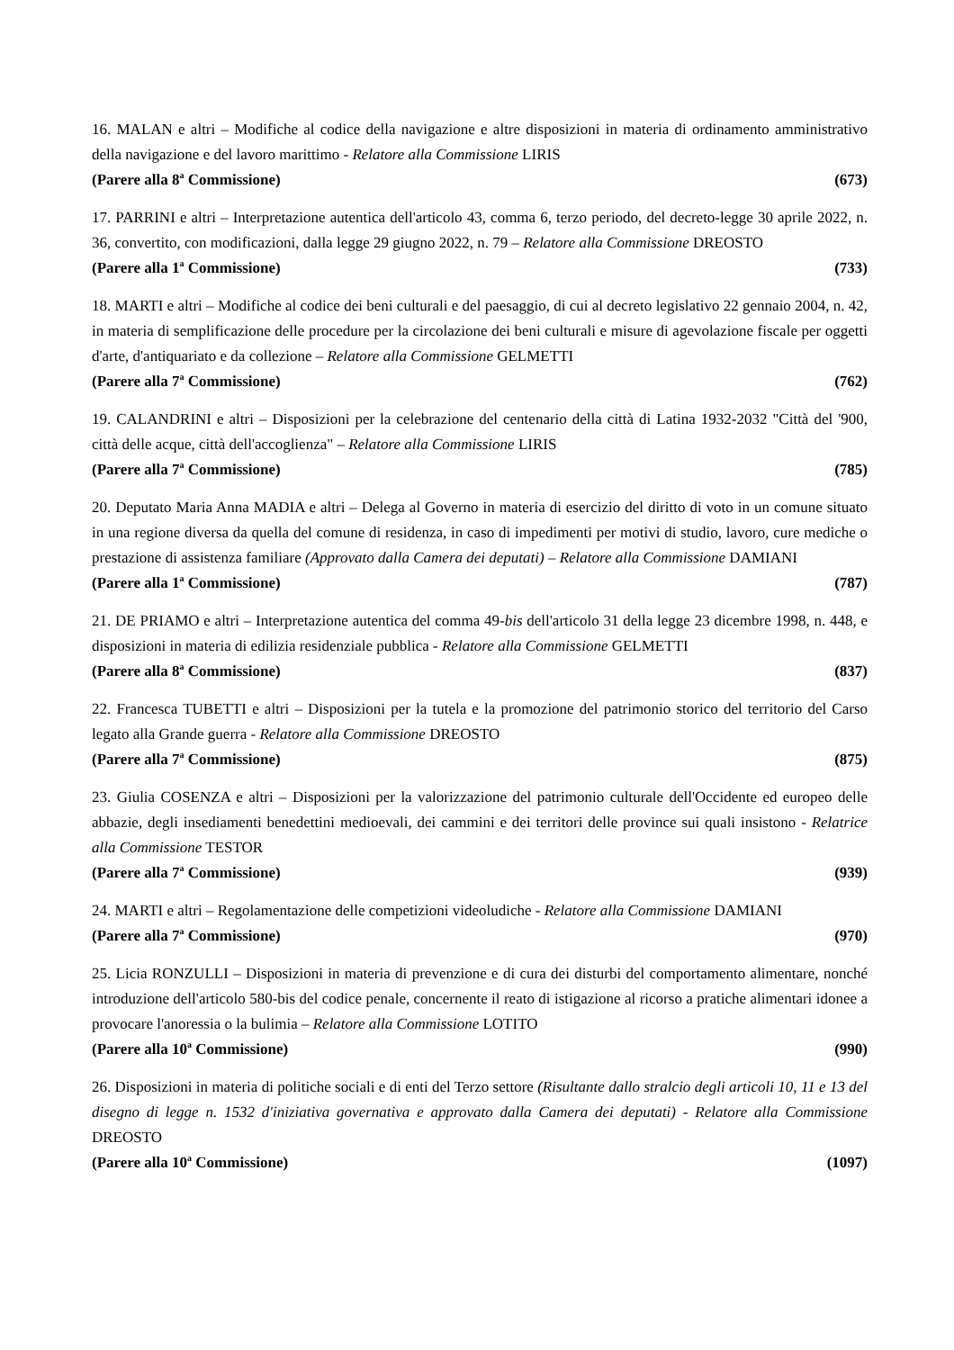16. MALAN e altri – Modifiche al codice della navigazione e altre disposizioni in materia di ordinamento amministrativo della navigazione e del lavoro marittimo - Relatore alla Commissione LIRIS
(Parere alla 8<sup>a</sup> Commissione) (673)
17. PARRINI e altri – Interpretazione autentica dell'articolo 43, comma 6, terzo periodo, del decreto-legge 30 aprile 2022, n. 36, convertito, con modificazioni, dalla legge 29 giugno 2022, n. 79 – Relatore alla Commissione DREOSTO
(Parere alla 1<sup>a</sup> Commissione) (733)
18. MARTI e altri – Modifiche al codice dei beni culturali e del paesaggio, di cui al decreto legislativo 22 gennaio 2004, n. 42, in materia di semplificazione delle procedure per la circolazione dei beni culturali e misure di agevolazione fiscale per oggetti d'arte, d'antiquariato e da collezione – Relatore alla Commissione GELMETTI
(Parere alla 7<sup>a</sup> Commissione) (762)
19. CALANDRINI e altri – Disposizioni per la celebrazione del centenario della città di Latina 1932-2032 "Città del '900, città delle acque, città dell'accoglienza" – Relatore alla Commissione LIRIS
(Parere alla 7<sup>a</sup> Commissione) (785)
20. Deputato Maria Anna MADIA e altri – Delega al Governo in materia di esercizio del diritto di voto in un comune situato in una regione diversa da quella del comune di residenza, in caso di impedimenti per motivi di studio, lavoro, cure mediche o prestazione di assistenza familiare (Approvato dalla Camera dei deputati) – Relatore alla Commissione DAMIANI
(Parere alla 1<sup>a</sup> Commissione) (787)
21. DE PRIAMO e altri – Interpretazione autentica del comma 49-bis dell'articolo 31 della legge 23 dicembre 1998, n. 448, e disposizioni in materia di edilizia residenziale pubblica - Relatore alla Commissione GELMETTI
(Parere alla 8<sup>a</sup> Commissione) (837)
22. Francesca TUBETTI e altri – Disposizioni per la tutela e la promozione del patrimonio storico del territorio del Carso legato alla Grande guerra - Relatore alla Commissione DREOSTO
(Parere alla 7<sup>a</sup> Commissione) (875)
23. Giulia COSENZA e altri – Disposizioni per la valorizzazione del patrimonio culturale dell'Occidente ed europeo delle abbazie, degli insediamenti benedettini medioevali, dei cammini e dei territori delle province sui quali insistono - Relatrice alla Commissione TESTOR
(Parere alla 7<sup>a</sup> Commissione) (939)
24. MARTI e altri – Regolamentazione delle competizioni videoludiche - Relatore alla Commissione DAMIANI
(Parere alla 7<sup>a</sup> Commissione) (970)
25. Licia RONZULLI – Disposizioni in materia di prevenzione e di cura dei disturbi del comportamento alimentare, nonché introduzione dell'articolo 580-bis del codice penale, concernente il reato di istigazione al ricorso a pratiche alimentari idonee a provocare l'anoressia o la bulimia – Relatore alla Commissione LOTITO
(Parere alla 10<sup>a</sup> Commissione) (990)
26. Disposizioni in materia di politiche sociali e di enti del Terzo settore (Risultante dallo stralcio degli articoli 10, 11 e 13 del disegno di legge n. 1532 d'iniziativa governativa e approvato dalla Camera dei deputati) - Relatore alla Commissione DREOSTO
(Parere alla 10<sup>a</sup> Commissione) (1097)